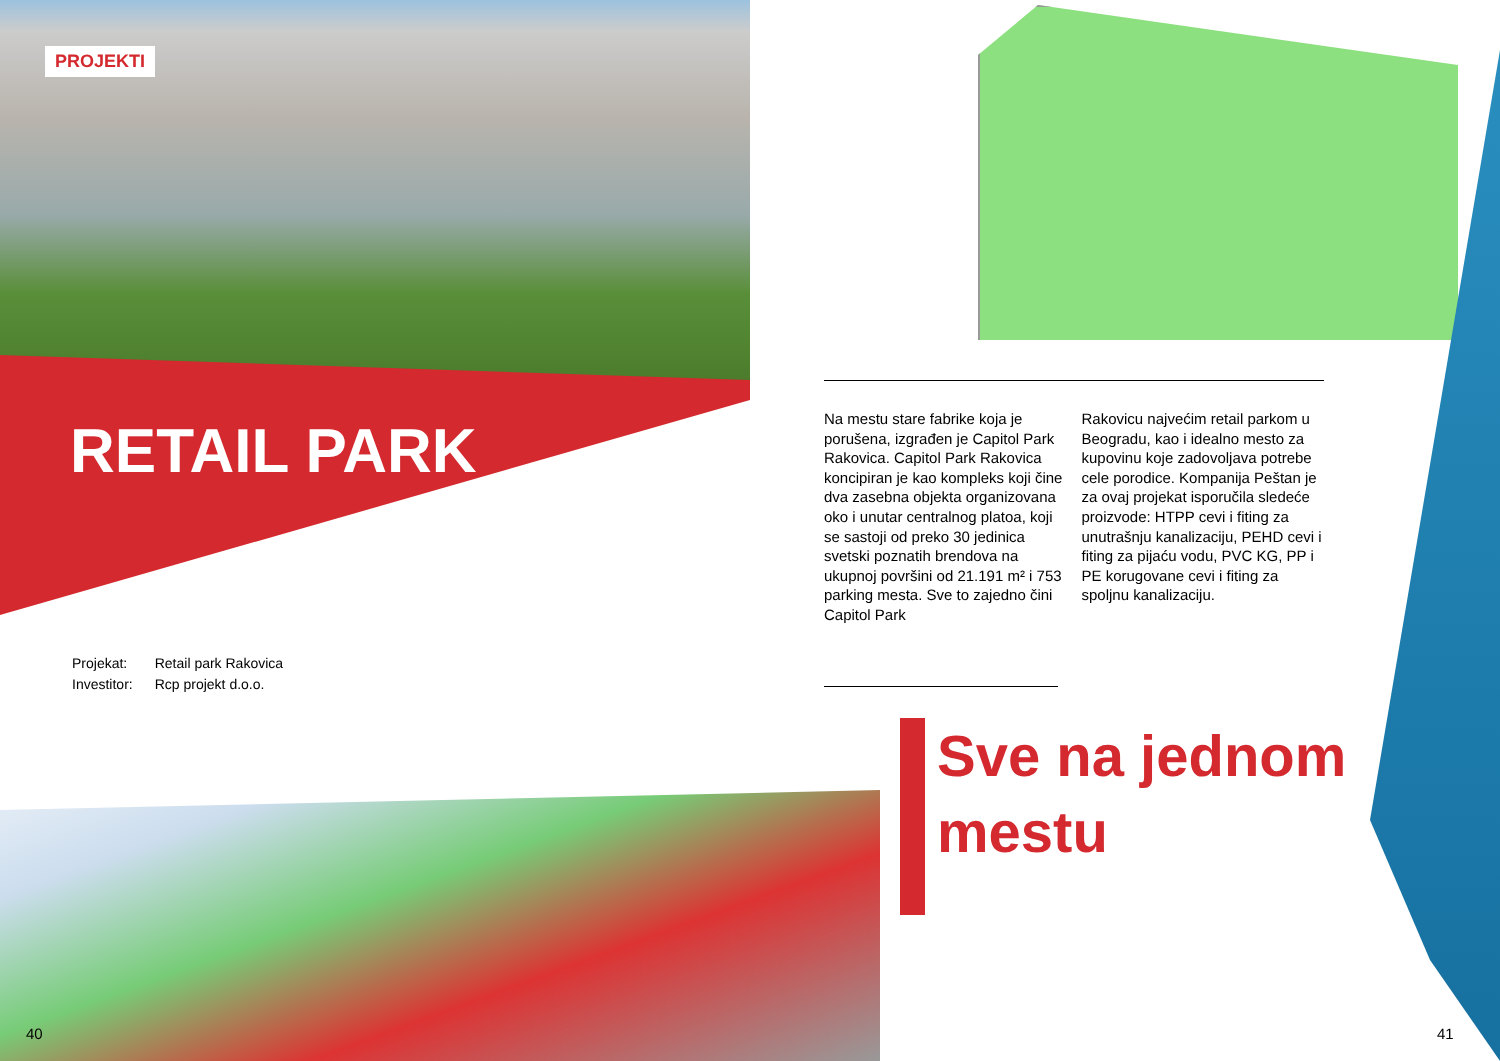PROJEKTI
RETAIL PARK
| Projekat: | Retail park Rakovica |
| Investitor: | Rcp projekt d.o.o. |
Na mestu stare fabrike koja je porušena, izgrađen je Capitol Park Rakovica. Capitol Park Rakovica koncipiran je kao kompleks koji čine dva zasebna objekta organizovana oko i unutar centralnog platoa, koji se sastoji od preko 30 jedinica svetski poznatih brendova na ukupnoj površini od 21.191 m² i 753 parking mesta. Sve to zajedno čini Capitol Park
Rakovicu najvećim retail parkom u Beogradu, kao i idealno mesto za kupovinu koje zadovoljava potrebe cele porodice. Kompanija Peštan je za ovaj projekat isporučila sledeće proizvode: HTPP cevi i fiting za unutrašnju kanalizaciju, PEHD cevi i fiting za pijaću vodu, PVC KG, PP i PE korugovane cevi i fiting za spoljnu kanalizaciju.
Sve na jednom
mestu
40 41